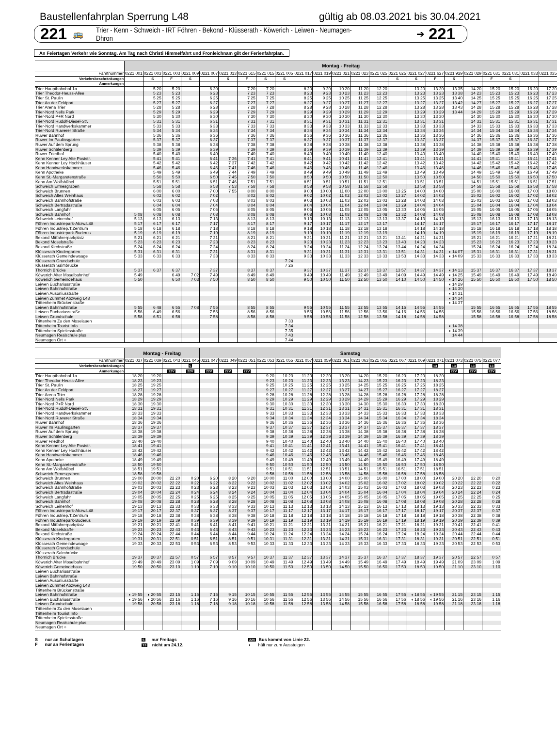Baustellenfahrplan Sperrung L48 gültig ab 08.03.2021 bis 30.04.2021
221 🚌 Trier - Kenn - Schweich - IRT Föhren - Bekond - Klüsserath - Köwerich - Leiwen - Neumagen-Dhron ➔ 221
An Feiertagen Verkehr wie Sonntag. Am Tag nach Christi Himmelfahrt und Fronleichnam gilt der Ferienfahrplan.
| | Montag - Freitag | | | | | | | | | | | | | | | | | | | | | | |
| --- | --- | --- | --- | --- | --- | --- | --- | --- | --- | --- | --- | --- | --- | --- | --- | --- | --- | --- | --- | --- | --- | --- | --- |
| Fahrtnummer | 0221 001 | 0221 003 | 0221 003 | 0221 009 | 0221 007 | 0221 013 | 0221 615 | 0221 015 | 0221 005 | 0221 017 | 0221 019 | 0221 021 | 0221 023 | 0221 025 | 0221 625 | 0221 027 | 0221 627 | 0221 929 | 0221 029 | 0221 631 | 0221 031 | 0221 033 | 0221 035 |
| Verkehrsbeschränkungen | | S | F | S | | S | F | S | S | | | | | | S | S | F | S | | F | S | | |
| Anmerkungen | | | | | | | | | | | | | | | | | | | | | | | |
| Trier Hauptbahnhof 1a | | 5 20 | 5 20 | | 6 20 | | 7 20 | 7 20 | | 8 20 | 9 20 | 10 20 | 11 20 | 12 20 | | 13 20 | 13 20 | 13 35 | 14 20 | 15 20 | 15 20 | 16 20 | 17 20 |
| Trier Theodor-Heuss-Allee | | 5 23 | 5 23 | | 6 23 | | 7 23 | 7 23 | | 8 23 | 9 23 | 10 23 | 11 23 | 12 23 | | 13 23 | 13 23 | 13 38 | 14 23 | 15 23 | 15 23 | 16 23 | 17 23 |
| Trier St. Paulin | | 5 25 | 5 25 | | 6 25 | | 7 25 | 7 25 | | 8 25 | 9 25 | 10 25 | 11 25 | 12 25 | | 13 25 | 13 25 | 13 40 | 14 25 | 15 25 | 15 25 | 16 25 | 17 25 |
| Trier An der Feldport | | 5 27 | 5 27 | | 6 27 | | 7 27 | 7 27 | | 8 27 | 9 27 | 10 27 | 11 27 | 12 27 | | 13 27 | 13 27 | 13 42 | 14 27 | 15 27 | 15 27 | 16 27 | 17 27 |
| Trier Arena Trier | | 5 28 | 5 28 | | 6 28 | | 7 28 | 7 28 | | 8 28 | 9 28 | 10 28 | 11 28 | 12 28 | | 13 28 | 13 28 | 13 43 | 14 28 | 15 28 | 15 28 | 16 28 | 17 28 |
| Trier-Nord Nells Park | | 5 29 | 5 29 | | 6 29 | | 7 29 | 7 29 | | 8 29 | 9 29 | 10 29 | 11 29 | 12 29 | | 13 29 | 13 29 | 13 44 | 14 29 | 15 29 | 15 29 | 16 29 | 17 29 |
| Trier-Nord P+R Nord | | 5 30 | 5 30 | | 6 30 | | 7 30 | 7 30 | | 8 30 | 9 30 | 10 30 | 11 30 | 12 30 | | 13 30 | 13 30 | | 14 30 | 15 30 | 15 30 | 16 30 | 17 30 |
| Trier-Nord Rudolf-Diesel-Str. | | 5 31 | 5 31 | | 6 31 | | 7 31 | 7 31 | | 8 31 | 9 31 | 10 31 | 11 31 | 12 31 | | 13 31 | 13 31 | | 14 31 | 15 31 | 15 31 | 16 31 | 17 31 |
| Trier-Nord Handwerkskammer | | 5 33 | 5 33 | | 6 33 | | 7 33 | 7 33 | | 8 33 | 9 33 | 10 33 | 11 33 | 12 33 | | 13 33 | 13 33 | | 14 33 | 15 33 | 15 33 | 16 33 | 17 33 |
| Trier-Nord Ruwerer Straße | | 5 34 | 5 34 | | 6 34 | | 7 34 | 7 34 | | 8 34 | 9 34 | 10 34 | 11 34 | 12 34 | | 13 34 | 13 34 | | 14 34 | 15 34 | 15 34 | 16 34 | 17 34 |
| Ruwer Bahnhof | | 5 36 | 5 36 | | 6 36 | | 7 36 | 7 36 | | 8 36 | 9 36 | 10 36 | 11 36 | 12 36 | | 13 36 | 13 36 | | 14 36 | 15 36 | 15 36 | 16 36 | 17 36 |
| Ruwer Im Paulinsgarten | | 5 37 | 5 37 | | 6 37 | | 7 37 | 7 37 | | 8 37 | 9 37 | 10 37 | 11 37 | 12 37 | | 13 37 | 13 37 | | 14 37 | 15 37 | 15 37 | 16 37 | 17 37 |
| Ruwer Auf dem Sprung | | 5 38 | 5 38 | | 6 38 | | 7 38 | 7 38 | | 8 38 | 9 38 | 10 38 | 11 38 | 12 38 | | 13 38 | 13 38 | | 14 38 | 15 38 | 15 38 | 16 38 | 17 38 |
| Ruwer Schälenberg | | 5 39 | 5 39 | | 6 39 | | 7 39 | 7 39 | | 8 39 | 9 39 | 10 39 | 11 39 | 12 39 | | 13 39 | 13 39 | | 14 39 | 15 39 | 15 39 | 16 39 | 17 39 |
| Ruwer Friedhof | | 5 40 | 5 40 | | 6 40 | | 7 40 | 7 40 | | 8 40 | 9 40 | 10 40 | 11 40 | 12 40 | | 13 40 | 13 40 | | 14 40 | 15 40 | 15 40 | 16 40 | 17 40 |
| Kenn Kenner Ley Alte Poststr. | | 5 41 | 5 41 | | 6 41 | 7 36 | 7 41 | 7 41 | | 8 41 | 9 41 | 10 41 | 11 41 | 12 41 | | 13 41 | 13 41 | | 14 41 | 15 41 | 15 41 | 16 41 | 17 41 |
| Kenn Kenner Ley Hochhäuser | | 5 42 | 5 42 | | 6 42 | 7 37 | 7 42 | 7 42 | | 8 42 | 9 42 | 10 42 | 11 42 | 12 42 | | 13 42 | 13 42 | | 14 42 | 15 42 | 15 42 | 16 42 | 17 42 |
| Kenn Handwerkskammer | | 5 46 | 5 46 | | 6 46 | 7 41 | 7 46 | 7 46 | | 8 46 | 9 46 | 10 46 | 11 46 | 12 46 | | 13 46 | 13 46 | | 14 46 | 15 46 | 15 46 | 16 46 | 17 46 |
| Kenn Apotheke | | 5 49 | 5 49 | | 6 49 | 7 44 | 7 49 | 7 49 | | 8 49 | 9 49 | 10 49 | 11 49 | 12 49 | | 13 49 | 13 49 | | 14 49 | 15 49 | 15 49 | 16 49 | 17 49 |
| Kenn St.-Margaretenstraße | | 5 50 | 5 50 | | 6 50 | 7 45 | 7 50 | 7 50 | | 8 50 | 9 50 | 10 50 | 11 50 | 12 50 | | 13 50 | 13 50 | | 14 50 | 15 50 | 15 50 | 16 50 | 17 50 |
| Kenn Am Wolfshübel | | 5 51 | 5 51 | | 6 51 | 7 46 | 7 51 | 7 51 | | 8 51 | 9 51 | 10 51 | 11 51 | 12 51 | | 13 51 | 13 51 | | 14 51 | 15 51 | 15 51 | 16 51 | 17 51 |
| Schweich Ermesgraben | | 5 58 | 5 58 | | 6 58 | 7 53 | 7 58 | 7 58 | | 8 58 | 9 58 | 10 58 | 11 58 | 12 58 | | 13 58 | 13 58 | | 14 58 | 15 58 | 15 58 | 16 58 | 17 58 |
| Schweich Brunnen | | 6 00 | 6 00 | | 7 00 | 7 55 | 8 00 | 8 00 | | 9 00 | 10 00 | 11 00 | 12 00 | 13 00 | 13 25 | 14 00 | 14 00 | | 15 00 | 16 00 | 16 00 | 17 00 | 18 00 |
| Schweich Altes Weinhaus | | 6 02 | 6 02 | | 7 02 | | 8 02 | 8 02 | | 9 02 | 10 02 | 11 02 | 12 02 | 13 02 | 13 27 | 14 02 | 14 02 | | 15 02 | 16 02 | 16 02 | 17 02 | 18 02 |
| Schweich Bahnhofstraße | | 6 03 | 6 03 | | 7 03 | | 8 03 | 8 03 | | 9 03 | 10 03 | 11 03 | 12 03 | 13 03 | 13 28 | 14 03 | 14 03 | | 15 03 | 16 03 | 16 03 | 17 03 | 18 03 |
| Schweich Bertradastraße | | 6 04 | 6 04 | | 7 04 | | 8 04 | 8 04 | | 9 04 | 10 04 | 11 04 | 12 04 | 13 04 | 13 29 | 14 04 | 14 04 | | 15 04 | 16 04 | 16 04 | 17 04 | 18 04 |
| Schweich Langfuhr | | 6 05 | 6 05 | | 7 05 | | 8 05 | 8 05 | | 9 05 | 10 05 | 11 05 | 12 05 | 13 05 | 13 30 | 14 05 | 14 05 | | 15 05 | 16 05 | 16 05 | 17 05 | 18 05 |
| Schweich Bahnhof | 5 08 | 6 08 | 6 08 | | 7 08 | | 8 08 | 8 08 | | 9 08 | 10 08 | 11 08 | 12 08 | 13 08 | 13 32 | 14 08 | 14 08 | | 15 08 | 16 08 | 16 08 | 17 08 | 18 08 |
| Schweich Leinenhof | 5 13 | 6 13 | 6 13 | | 7 13 | | 8 13 | 8 13 | | 9 13 | 10 13 | 11 13 | 12 13 | 13 13 | 13 37 | 14 13 | 14 13 | | 15 13 | 16 13 | 16 13 | 17 13 | 18 13 |
| Föhren Industriepark-Abzw.L48 | 5 17 | 6 17 | 6 17 | | 7 17 | | 8 17 | 8 17 | | 9 17 | 10 17 | 11 17 | 12 17 | 13 17 | | 14 17 | 14 17 | | 15 17 | 16 17 | 16 17 | 17 17 | 18 17 |
| Föhren Industriep.T.Zentrum | 5 18 | 6 18 | 6 18 | | 7 18 | | 8 18 | 8 18 | | 9 18 | 10 18 | 11 18 | 12 18 | 13 18 | | 14 18 | 14 18 | | 15 18 | 16 18 | 16 18 | 17 18 | 18 18 |
| Föhren Industriepark-Buderus | 5 19 | 6 19 | 6 19 | | 7 19 | | 8 19 | 8 19 | | 9 19 | 10 19 | 11 19 | 12 19 | 13 19 | | 14 19 | 14 19 | | 15 19 | 16 19 | 16 19 | 17 19 | 18 19 |
| Bekond Mitfahrerparkplatz | 5 21 | 6 21 | 6 21 | | 7 21 | | 8 21 | 8 21 | | 9 21 | 10 21 | 11 21 | 12 21 | 13 21 | 13 41 | 14 21 | 14 21 | | 15 21 | 16 21 | 16 21 | 17 21 | 18 21 |
| Bekond Moselstraße | 5 23 | 6 23 | 6 23 | | 7 23 | | 8 23 | 8 23 | | 9 23 | 10 23 | 11 23 | 12 23 | 13 23 | 13 43 | 14 23 | 14 23 | | 15 23 | 16 23 | 16 23 | 17 23 | 18 23 |
| Bekond Kirchstraße | 5 24 | 6 24 | 6 24 | | 7 24 | | 8 24 | 8 24 | | 9 24 | 10 24 | 11 24 | 12 24 | 13 24 | 13 44 | 14 24 | 14 24 | | 15 24 | 16 24 | 16 24 | 17 24 | 18 24 |
| Klüsserath Kindergarten | 5 31 | 6 31 | 6 31 | | 7 31 | | 8 31 | 8 31 | | 9 31 | 10 31 | 11 31 | 12 31 | 13 31 | 13 51 | 14 31 | 14 31 | ◖ 14 07 | 15 31 | 16 31 | 16 31 | 17 31 | 18 31 |
| Klüsserath Gemeindewaage | 5 33 | 6 33 | 6 33 | | 7 33 | | 8 33 | 8 33 | | 9 33 | 10 33 | 11 33 | 12 33 | 13 33 | 13 53 | 14 33 | 14 33 | ◖ 14 09 | 15 33 | 16 33 | 16 33 | 17 33 | 18 33 |
| Klüsserath Grundschule | | | | | | | | | 7 24 | | | | | | | | | | | | | | |
| Klüsserath Salmbrücke | | | | | | | | | 7 26 | | | | | | | | | | | | | | |
| Thörnich Brücke | 5 37 | 6 37 | 6 37 | | 7 37 | | 8 37 | 8 37 | | 9 37 | 10 37 | 11 37 | 12 37 | 13 37 | 13 57 | 14 37 | 14 37 | ◖ 14 13 | 15 37 | 16 37 | 16 37 | 17 37 | 18 37 |
| Köwerich Alter Moselbahnhof | 5 49 | | 6 49 | 7 02 | 7 49 | | 8 49 | 8 49 | | 9 49 | 10 49 | 11 49 | 12 49 | 13 49 | 14 09 | 14 49 | 14 49 | ◖ 14 25 | 15 49 | 16 49 | 16 49 | 17 49 | 18 49 |
| Köwerich Gemeindehaus | 5 50 | | 6 50 | 7 03 | 7 50 | | 8 50 | 8 50 | | 9 50 | 10 50 | 11 50 | 12 50 | 13 50 | 14 10 | 14 50 | 14 50 | ◖ 14 26 | 15 50 | 16 50 | 16 50 | 17 50 | 18 50 |
| Leiwen Euchariusstraße | | | | | | | | | | | | | | | | | | ◖ 14 29 | | | | | |
| Leiwen Bahnhofstraße | | | | | | | | | | | | | | | | | | ◖ 14 30 | | | | | |
| Leiwen Ausoniusstraße | | | | | | | | | | | | | | | | | | ◖ 14 31 | | | | | |
| Leiwen Zummet Abzweig L48 | | | | | | | | | | | | | | | | | | ◖ 14 34 | | | | | |
| Trittenheim Brückenstraße | | | | | | | | | | | | | | | | | | ◖ 14 37 | | | | | |
| Leiwen Bahnhofstraße | 5 55 | 6 48 | 6 55 | 7 08 | 7 55 | | 8 55 | 8 55 | | 9 55 | 10 55 | 11 55 | 12 55 | 13 55 | 14 15 | 14 55 | 14 55 | | 15 55 | 16 55 | 16 55 | 17 55 | 18 55 |
| Leiwen Euchariusstraße | 5 56 | 6 49 | 6 56 | | 7 56 | | 8 56 | 8 56 | | 9 56 | 10 56 | 11 56 | 12 56 | 13 56 | 14 16 | 14 56 | 14 56 | | 15 56 | 16 56 | 16 56 | 17 56 | 18 56 |
| Leiwen Grundschule | 5 58 | 6 51 | 6 58 | | 7 58 | | 8 58 | 8 58 | | 9 58 | 10 58 | 11 58 | 12 58 | 13 58 | 14 18 | 14 58 | 14 58 | | 15 58 | 16 58 | 16 58 | 17 58 | 18 58 |
| Trittenheim Zu den Moselauen | | | | | | | | | 7 33 | | | | | | | | | | | | | | |
| Trittenheim Tourist Info | | | | | | | | | 7 34 | | | | | | | | | ◖ 14 38 | | | | | |
| Trittenheim Spielesstraße | | | | | | | | | 7 35 | | | | | | | | | ◖ 14 39 | | | | | |
| Neumagen Realschule plus | | | | | | | | | 7 43 | | | | | | | | | 14 44 | | | | | |
| Neumagen Ort ○ | | | | | | | | | 7 44 | | | | | | | | | | | | | | |
| | Montag - Freitag | | | | Samstag | | | | | | | | | | | | | | | |
| --- | --- | --- | --- | --- | --- | --- | --- | --- | --- | --- | --- | --- | --- | --- | --- | --- | --- | --- | --- | --- |
| Fahrtnummer | 0221 037 | 0221 039 | 0221 043 | 0221 045 | 0221 047 | 0221 049 | 0221 051 | 0221 053 | 0221 055 | 0221 057 | 0221 059 | 0221 061 | 0221 063 | 0221 065 | 0221 067 | 0221 069 | 0221 071 | 0221 073 | 0221 075 | 0221 077 |
| Verkehrsbeschränkungen | | | | 5 | | | | | | | | | | | | | 13 | 13 | 13 | 13 |
| Anmerkungen | | | 22V | 22V | 22V | 22V | 22V | | | | | | | | | | | 22V | 22V | 22V |
| Trier Hauptbahnhof 1a | 18 20 | 19 20 | | | | | | 9 20 | 10 20 | 11 20 | 12 20 | 13 20 | 14 20 | 15 20 | 16 20 | 17 20 | 18 20 | | | |
| Trier Theodor-Heuss-Allee | 18 23 | 19 23 | | | | | | 9 23 | 10 23 | 11 23 | 12 23 | 13 23 | 14 23 | 15 23 | 16 23 | 17 23 | 18 23 | | | |
| Trier St. Paulin | 18 25 | 19 25 | | | | | | 9 25 | 10 25 | 11 25 | 12 25 | 13 25 | 14 25 | 15 25 | 16 25 | 17 25 | 18 25 | | | |
| Trier An der Feldport | 18 27 | 19 27 | | | | | | 9 27 | 10 27 | 11 27 | 12 27 | 13 27 | 14 27 | 15 27 | 16 27 | 17 27 | 18 27 | | | |
| Trier Arena Trier | 18 28 | 19 28 | | | | | | 9 28 | 10 28 | 11 28 | 12 28 | 13 28 | 14 28 | 15 28 | 16 28 | 17 28 | 18 28 | | | |
| Trier-Nord Nells Park | 18 29 | 19 29 | | | | | | 9 29 | 10 29 | 11 29 | 12 29 | 13 29 | 14 29 | 15 29 | 16 29 | 17 29 | 18 29 | | | |
| Trier-Nord P+R Nord | 18 30 | 19 30 | | | | | | 9 30 | 10 30 | 11 30 | 12 30 | 13 30 | 14 30 | 15 30 | 16 30 | 17 30 | 18 30 | | | |
| Trier-Nord Rudolf-Diesel-Str. | 18 31 | 19 31 | | | | | | 9 31 | 10 31 | 11 31 | 12 31 | 13 31 | 14 31 | 15 31 | 16 31 | 17 31 | 18 31 | | | |
| Trier-Nord Handwerkskammer | 18 33 | 19 33 | | | | | | 9 33 | 10 33 | 11 33 | 12 33 | 13 33 | 14 33 | 15 33 | 16 33 | 17 33 | 18 33 | | | |
| Trier-Nord Ruwerer Straße | 18 34 | 19 34 | | | | | | 9 34 | 10 34 | 11 34 | 12 34 | 13 34 | 14 34 | 15 34 | 16 34 | 17 34 | 18 34 | | | |
| Ruwer Bahnhof | 18 36 | 19 36 | | | | | | 9 36 | 10 36 | 11 36 | 12 36 | 13 36 | 14 36 | 15 36 | 16 36 | 17 36 | 18 36 | | | |
| Ruwer Im Paulinsgarten | 18 37 | 19 37 | | | | | | 9 37 | 10 37 | 11 37 | 12 37 | 13 37 | 14 37 | 15 37 | 16 37 | 17 37 | 18 37 | | | |
| Ruwer Auf dem Sprung | 18 38 | 19 38 | | | | | | 9 38 | 10 38 | 11 38 | 12 38 | 13 38 | 14 38 | 15 38 | 16 38 | 17 38 | 18 38 | | | |
| Ruwer Schälenberg | 18 39 | 19 39 | | | | | | 9 39 | 10 39 | 11 39 | 12 39 | 13 39 | 14 39 | 15 39 | 16 39 | 17 39 | 18 39 | | | |
| Ruwer Friedhof | 18 40 | 19 40 | | | | | | 9 40 | 10 40 | 11 40 | 12 40 | 13 40 | 14 40 | 15 40 | 16 40 | 17 40 | 18 40 | | | |
| Kenn Kenner Ley Alte Poststr. | 18 41 | 19 41 | | | | | | 9 41 | 10 41 | 11 41 | 12 41 | 13 41 | 14 41 | 15 41 | 16 41 | 17 41 | 18 41 | | | |
| Kenn Kenner Ley Hochhäuser | 18 42 | 19 42 | | | | | | 9 42 | 10 42 | 11 42 | 12 42 | 13 42 | 14 42 | 15 42 | 16 42 | 17 42 | 18 42 | | | |
| Kenn Handwerkskammer | 18 46 | 19 46 | | | | | | 9 46 | 10 46 | 11 46 | 12 46 | 13 46 | 14 46 | 15 46 | 16 46 | 17 46 | 18 46 | | | |
| Kenn Apotheke | 18 49 | 19 49 | | | | | | 9 49 | 10 49 | 11 49 | 12 49 | 13 49 | 14 49 | 15 49 | 16 49 | 17 49 | 18 49 | | | |
| Kenn St.-Margaretenstraße | 18 50 | 19 50 | | | | | | 9 50 | 10 50 | 11 50 | 12 50 | 13 50 | 14 50 | 15 50 | 16 50 | 17 50 | 18 50 | | | |
| Kenn Am Wolfshübel | 18 51 | 19 51 | | | | | | 9 51 | 10 51 | 11 51 | 12 51 | 13 51 | 14 51 | 15 51 | 16 51 | 17 51 | 18 51 | | | |
| Schweich Ermesgraben | 18 58 | 19 58 | | | | | | 9 58 | 10 58 | 11 58 | 12 58 | 13 58 | 14 58 | 15 58 | 16 58 | 17 58 | 18 58 | | | |
| Schweich Brunnen | 19 00 | 20 00 | 22 20 | 0 20 | 6 20 | 8 20 | 9 20 | 10 00 | 11 00 | 12 00 | 13 00 | 14 00 | 15 00 | 16 00 | 17 00 | 18 00 | 19 00 | 20 20 | 22 20 | 0 20 |
| Schweich Altes Weinhaus | 19 02 | 20 02 | 22 22 | 0 22 | 6 22 | 8 22 | 9 22 | 10 02 | 11 02 | 12 02 | 13 02 | 14 02 | 15 02 | 16 02 | 17 02 | 18 02 | 19 02 | 20 22 | 22 22 | 0 22 |
| Schweich Bahnhofstraße | 19 03 | 20 03 | 22 23 | 0 23 | 6 23 | 8 23 | 9 23 | 10 03 | 11 03 | 12 03 | 13 03 | 14 03 | 15 03 | 16 03 | 17 03 | 18 03 | 19 03 | 20 23 | 22 23 | 0 23 |
| Schweich Bertradastraße | 19 04 | 20 04 | 22 24 | 0 24 | 6 24 | 8 24 | 9 24 | 10 04 | 11 04 | 12 04 | 13 04 | 14 04 | 15 04 | 16 04 | 17 04 | 18 04 | 19 04 | 20 24 | 22 24 | 0 24 |
| Schweich Langfuhr | 19 05 | 20 05 | 22 25 | 0 25 | 6 25 | 8 25 | 9 25 | 10 05 | 11 05 | 12 05 | 13 05 | 14 05 | 15 05 | 16 05 | 17 05 | 18 05 | 19 05 | 20 25 | 22 25 | 0 25 |
| Schweich Bahnhof | 19 08 | 20 08 | 22 28 | 0 28 | 6 28 | 8 28 | 9 28 | 10 08 | 11 08 | 12 08 | 13 08 | 14 08 | 15 08 | 16 08 | 17 08 | 18 08 | 19 08 | 20 28 | 22 28 | 0 28 |
| Schweich Leinenhof | 19 13 | 20 13 | 22 33 | 0 33 | 6 33 | 8 33 | 9 33 | 10 13 | 11 13 | 12 13 | 13 13 | 14 13 | 15 13 | 16 13 | 17 13 | 18 13 | 19 13 | 20 33 | 22 33 | 0 33 |
| Föhren Industriepark-Abzw.L48 | 19 17 | 20 17 | 22 37 | 0 37 | 6 37 | 8 37 | 9 37 | 10 17 | 11 17 | 12 17 | 13 17 | 14 17 | 15 17 | 16 17 | 17 17 | 18 17 | 19 17 | 20 37 | 22 37 | 0 37 |
| Föhren Industriep.T.Zentrum | 19 18 | 20 18 | 22 38 | 0 38 | 6 38 | 8 38 | 9 38 | 10 18 | 11 18 | 12 18 | 13 18 | 14 18 | 15 18 | 16 18 | 17 18 | 18 18 | 19 18 | 20 38 | 22 38 | 0 38 |
| Föhren Industriepark-Buderus | 19 19 | 20 19 | 22 39 | 0 39 | 6 39 | 8 39 | 9 39 | 10 19 | 11 19 | 12 19 | 13 19 | 14 19 | 15 19 | 16 19 | 17 19 | 18 19 | 19 19 | 20 39 | 22 39 | 0 39 |
| Bekond Mitfahrerparkplatz | 19 21 | 20 21 | 22 41 | 0 41 | 6 41 | 8 41 | 9 41 | 10 21 | 11 21 | 12 21 | 13 21 | 14 21 | 15 21 | 16 21 | 17 21 | 18 21 | 19 21 | 20 41 | 22 41 | 0 41 |
| Bekond Moselstraße | 19 23 | 20 23 | 22 43 | 0 43 | 6 43 | 8 43 | 9 43 | 10 23 | 11 23 | 12 23 | 13 23 | 14 23 | 15 23 | 16 23 | 17 23 | 18 23 | 19 23 | 20 43 | 22 43 | 0 43 |
| Bekond Kirchstraße | 19 24 | 20 24 | 22 44 | 0 44 | 6 44 | 8 44 | 9 44 | 10 24 | 11 24 | 12 24 | 13 24 | 14 24 | 15 24 | 16 24 | 17 24 | 18 24 | 19 24 | 20 44 | 22 44 | 0 44 |
| Klüsserath Kindergarten | 19 31 | 20 31 | 22 51 | 0 51 | 6 51 | 8 51 | 9 51 | 10 31 | 11 31 | 12 31 | 13 31 | 14 31 | 15 31 | 16 31 | 17 31 | 18 31 | 19 31 | 20 51 | 22 51 | 0 51 |
| Klüsserath Gemeindewaage | 19 33 | 20 33 | 22 53 | 0 53 | 6 53 | 8 53 | 9 53 | 10 33 | 11 33 | 12 33 | 13 33 | 14 33 | 15 33 | 16 33 | 17 33 | 18 33 | 19 33 | 20 53 | 22 53 | 0 53 |
| Klüsserath Grundschule | | | | | | | | | | | | | | | | | | | | |
| Klüsserath Salmbrücke | | | | | | | | | | | | | | | | | | | | |
| Thörnich Brücke | 19 37 | 20 37 | 22 57 | 0 57 | 6 57 | 8 57 | 9 57 | 10 37 | 11 37 | 12 37 | 13 37 | 14 37 | 15 37 | 16 37 | 17 37 | 18 37 | 19 37 | 20 57 | 22 57 | 0 57 |
| Köwerich Alter Moselbahnhof | 19 49 | 20 49 | 23 09 | 1 09 | 7 09 | 9 09 | 10 09 | 10 49 | 11 49 | 12 49 | 13 49 | 14 49 | 15 49 | 16 49 | 17 49 | 18 49 | 19 49 | 21 09 | 23 09 | 1 09 |
| Köwerich Gemeindehaus | 19 50 | 20 50 | 23 10 | 1 10 | 7 10 | 9 10 | 10 10 | 10 50 | 11 50 | 12 50 | 13 50 | 14 50 | 15 50 | 16 50 | 17 50 | 18 50 | 19 50 | 21 10 | 23 10 | 1 10 |
| Leiwen Euchariusstraße | | | | | | | | | | | | | | | | | | | | |
| Leiwen Bahnhofstraße | | | | | | | | | | | | | | | | | | | | |
| Leiwen Ausoniusstraße | | | | | | | | | | | | | | | | | | | | |
| Leiwen Zummet Abzweig L48 | | | | | | | | | | | | | | | | | | | | |
| Trittenheim Brückenstraße | | | | | | | | | | | | | | | | | | | | |
| Leiwen Bahnhofstraße | ◖ 19 55 | ◖ 20 55 | 23 15 | 1 15 | 7 15 | 9 15 | 10 15 | 10 55 | 11 55 | 12 55 | 13 55 | 14 55 | 15 55 | 16 55 | 17 55 | ◖ 18 55 | ◖ 19 55 | 21 15 | 23 15 | 1 15 |
| Leiwen Euchariusstraße | ◖ 19 56 | ◖ 20 56 | 23 16 | 1 16 | 7 16 | 9 16 | 10 16 | 10 56 | 11 56 | 12 56 | 13 56 | 14 56 | 15 56 | 16 56 | 17 56 | ◖ 18 56 | ◖ 19 56 | 21 16 | 23 16 | 1 16 |
| Leiwen Grundschule | 19 58 | 20 58 | 23 18 | 1 18 | 7 18 | 9 18 | 10 18 | 10 58 | 11 58 | 12 58 | 13 58 | 14 58 | 15 58 | 16 58 | 17 58 | 18 58 | 19 58 | 21 18 | 23 18 | 1 18 |
| Trittenheim Zu den Moselauen | | | | | | | | | | | | | | | | | | | | |
| Trittenheim Tourist Info | | | | | | | | | | | | | | | | | | | | |
| Trittenheim Spielesstraße | | | | | | | | | | | | | | | | | | | | |
| Neumagen Realschule plus | | | | | | | | | | | | | | | | | | | | |
| Neumagen Ort ○ | | | | | | | | | | | | | | | | | | | | |
S nur an Schultagen
F nur an Ferientagen
5 nur Freitags
13 nicht am 24.12.
22V Bus kommt von Linie 22.
◖ hält nur zum Aussteigen